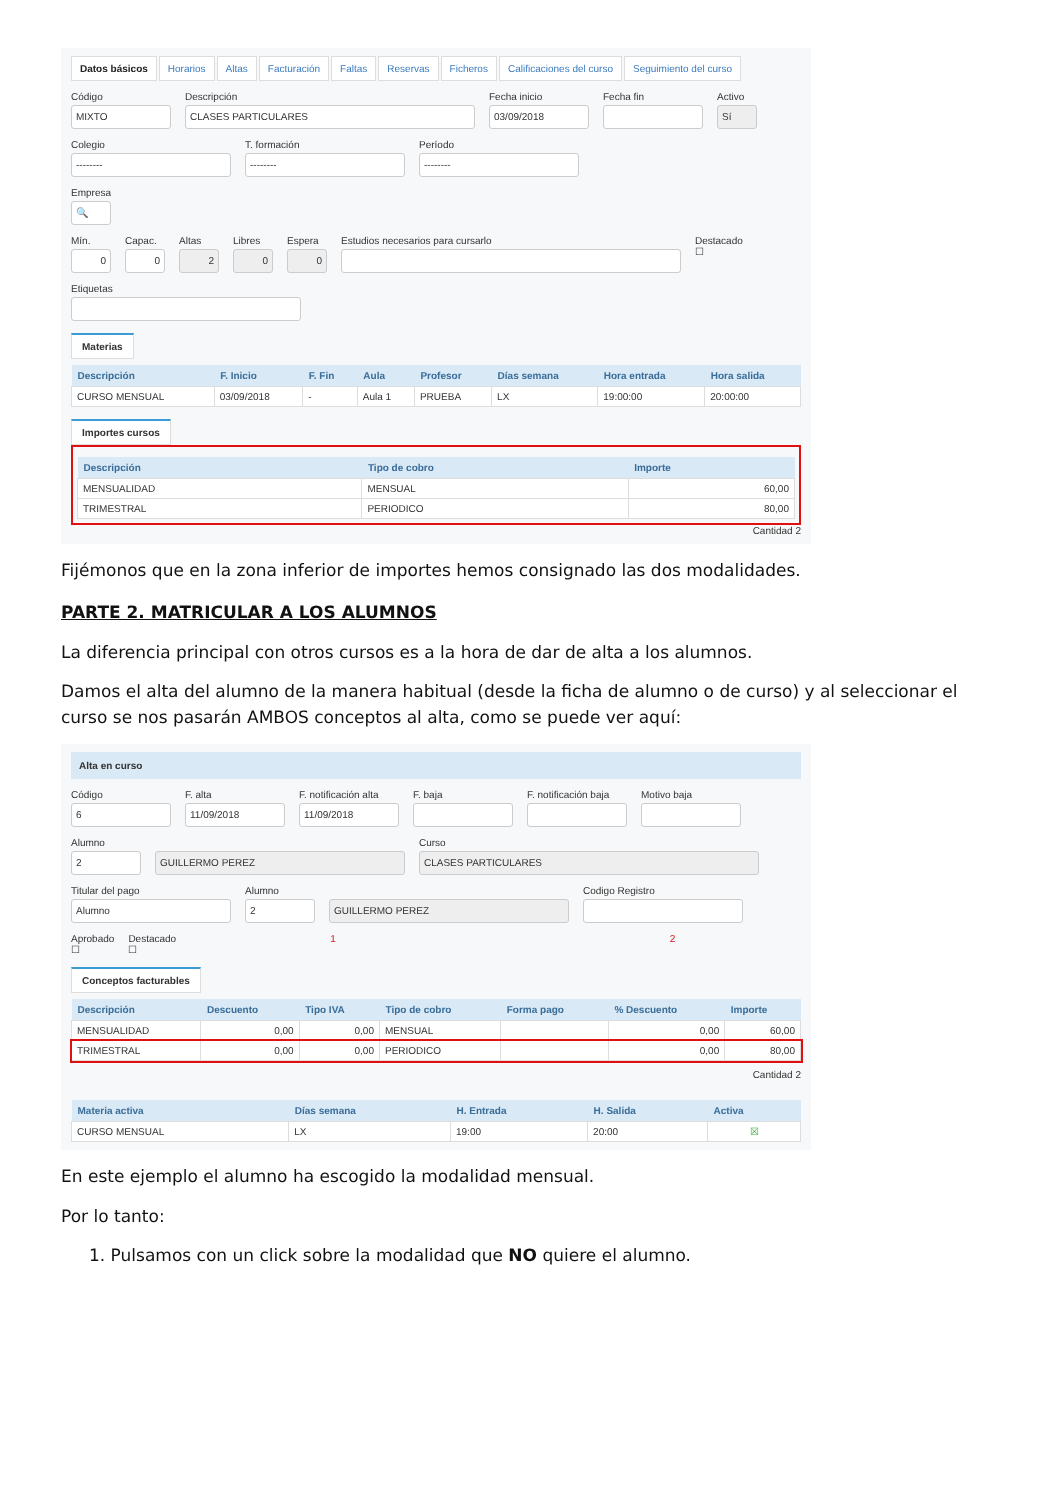Datos básicos Horarios Altas Facturación Faltas Reservas Ficheros Calificaciones del curso Seguimiento del curso
Código
MIXTO
Descripción
CLASES PARTICULARES
Fecha inicio
03/09/2018
Fecha fin Activo
Sí
Colegio
--------
T. formación
--------
Período
--------
Empresa
🔍
Mín.
0
Capac.
0
Altas
2
Libres
0
Espera
0
Estudios necesarios para cursarlo
Destacado
☐
Etiquetas
Materias
| Descripción | F. Inicio | F. Fin | Aula | Profesor | Días semana | Hora entrada | Hora salida |
| --- | --- | --- | --- | --- | --- | --- | --- |
| CURSO MENSUAL | 03/09/2018 | - | Aula 1 | PRUEBA | LX | 19:00:00 | 20:00:00 |
Importes cursos
| Descripción | Tipo de cobro | Importe |
| --- | --- | --- |
| MENSUALIDAD | MENSUAL | 60,00 |
| TRIMESTRAL | PERIODICO | 80,00 |
Cantidad 2
Fijémonos que en la zona inferior de importes hemos consignado las dos modalidades.
PARTE 2. MATRICULAR A LOS ALUMNOS
La diferencia principal con otros cursos es a la hora de dar de alta a los alumnos.
Damos el alta del alumno de la manera habitual (desde la ficha de alumno o de curso) y al seleccionar el curso se nos pasarán AMBOS conceptos al alta, como se puede ver aquí:
Alta en curso
Código
6
F. alta
11/09/2018
F. notificación alta
11/09/2018
F. baja F. notificación baja Motivo baja
Alumno
2
GUILLERMO PEREZ
Curso
CLASES PARTICULARES
Titular del pago
Alumno
Alumno
2
GUILLERMO PEREZ
Codigo Registro
Aprobado
☐
Destacado
☐
1 2
Conceptos facturables
| Descripción | Descuento | Tipo IVA | Tipo de cobro | Forma pago | % Descuento | Importe |
| --- | --- | --- | --- | --- | --- | --- |
| MENSUALIDAD | 0,00 | 0,00 | MENSUAL | | 0,00 | 60,00 |
| TRIMESTRAL | 0,00 | 0,00 | PERIODICO | | 0,00 | 80,00 |
Cantidad 2
| Materia activa | Días semana | H. Entrada | H. Salida | Activa |
| --- | --- | --- | --- | --- |
| CURSO MENSUAL | LX | 19:00 | 20:00 | ☒ |
En este ejemplo el alumno ha escogido la modalidad mensual.
Por lo tanto:
1. Pulsamos con un click sobre la modalidad que NO quiere el alumno.